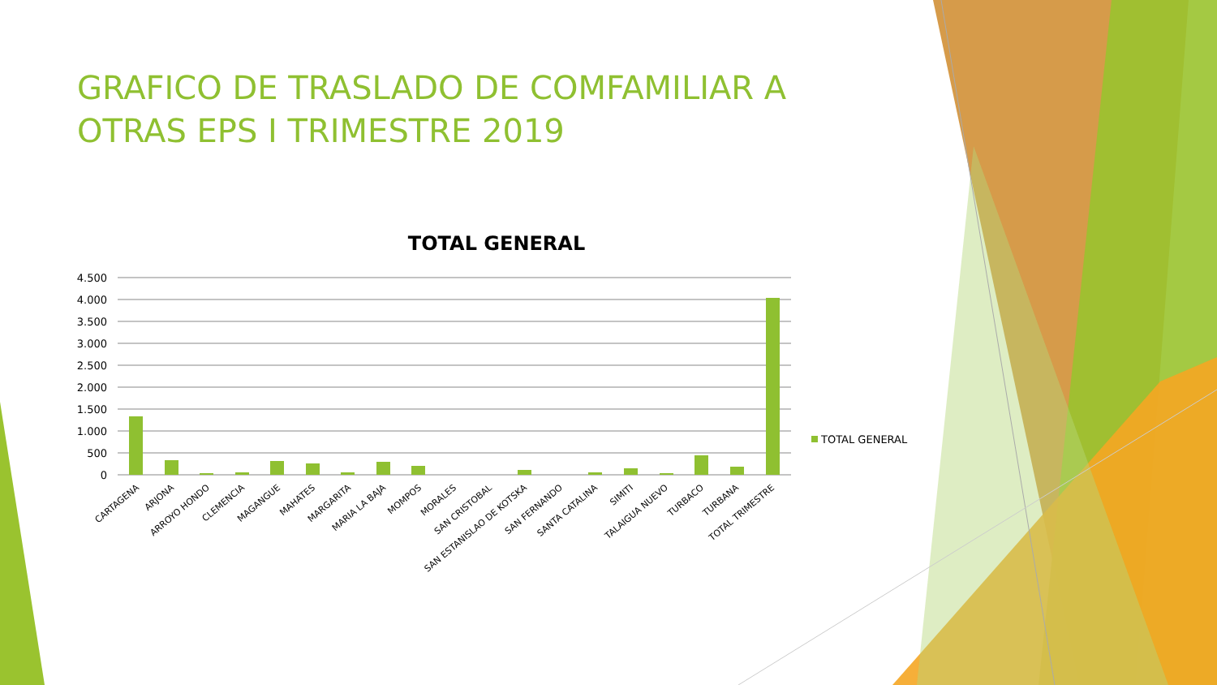GRAFICO DE TRASLADO DE COMFAMILIAR A OTRAS EPS I TRIMESTRE 2019
TOTAL GENERAL
4.500
4.000
3.500
3.000
2.500
2.000
1.500
1.000
500
0
TOTAL GENERAL
CARTAGENA
ARJONA
ARROYO HONDO
CLEMENCIA
MAGANGUE
MAHATES
MARGARITA
MARIA LA BAJA
MOMPOS
MORALES
SAN CRISTOBAL
SAN ESTANISLAO DE KOTSKA
SAN FERNANDO
SANTA CATALINA
SIMITI
TALAIGUA NUEVO
TURBACO
TURBANA
TOTAL TRIMESTRE